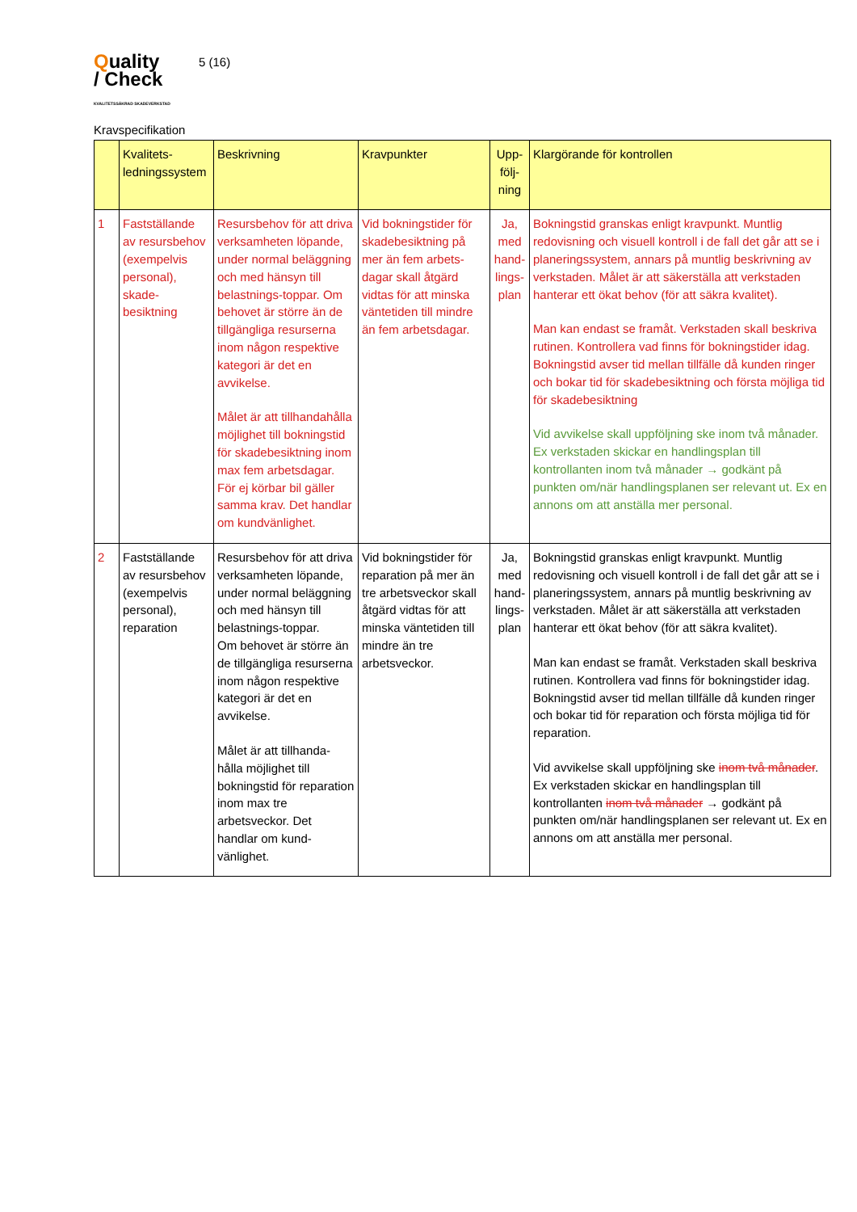Quality
/ Check
KVALITETSSÄKRAD SKADEVERKSTAD
5 (16)
Kravspecifikation
| | Kvalitets-ledningssystem | Beskrivning | Kravpunkter | Upp-följ-ning | Klargörande för kontrollen |
| --- | --- | --- | --- | --- | --- |
| 1 | Fastställande av resursbehov (exempelvis personal), skade-besiktning | Resursbehov för att driva verksamheten löpande, under normal beläggning och med hänsyn till belastnings-toppar. Om behovet är större än de tillgängliga resurserna inom någon respektive kategori är det en avvikelse. Målet är att tillhandahålla möjlighet till bokningstid för skadebesiktning inom max fem arbetsdagar. För ej körbar bil gäller samma krav. Det handlar om kundvänlighet. | Vid bokningstider för skadebesiktning på mer än fem arbets-dagar skall åtgärd vidtas för att minska väntetiden till mindre än fem arbetsdagar. | Ja, med hand-lings-plan | Bokningstid granskas enligt kravpunkt. Muntlig redovisning och visuell kontroll i de fall det går att se i planeringssystem, annars på muntlig beskrivning av verkstaden. Målet är att säkerställa att verkstaden hanterar ett ökat behov (för att säkra kvalitet). Man kan endast se framåt. Verkstaden skall beskriva rutinen. Kontrollera vad finns för bokningstider idag. Bokningstid avser tid mellan tillfälle då kunden ringer och bokar tid för skadebesiktning och första möjliga tid för skadebesiktning Vid avvikelse skall uppföljning ske inom två månader. Ex verkstaden skickar en handlingsplan till kontrollanten inom två månader → godkänt på punkten om/när handlingsplanen ser relevant ut. Ex en annons om att anställa mer personal. |
| 2 | Fastställande av resursbehov (exempelvis personal), reparation | Resursbehov för att driva verksamheten löpande, under normal beläggning och med hänsyn till belastnings-toppar. Om behovet är större än de tillgängliga resurserna inom någon respektive kategori är det en avvikelse. Målet är att tillhanda-hålla möjlighet till bokningstid för reparation inom max tre arbetsveckor. Det handlar om kund-vänlighet. | Vid bokningstider för reparation på mer än tre arbetsveckor skall åtgärd vidtas för att minska väntetiden till mindre än tre arbetsveckor. | Ja, med hand-lings-plan | Bokningstid granskas enligt kravpunkt. Muntlig redovisning och visuell kontroll i de fall det går att se i planeringssystem, annars på muntlig beskrivning av verkstaden. Målet är att säkerställa att verkstaden hanterar ett ökat behov (för att säkra kvalitet). Man kan endast se framåt. Verkstaden skall beskriva rutinen. Kontrollera vad finns för bokningstider idag. Bokningstid avser tid mellan tillfälle då kunden ringer och bokar tid för reparation och första möjliga tid för reparation. Vid avvikelse skall uppföljning ske inom två månader . Ex verkstaden skickar en handlingsplan till kontrollanten inom två månader → godkänt på punkten om/när handlingsplanen ser relevant ut. Ex en annons om att anställa mer personal. |